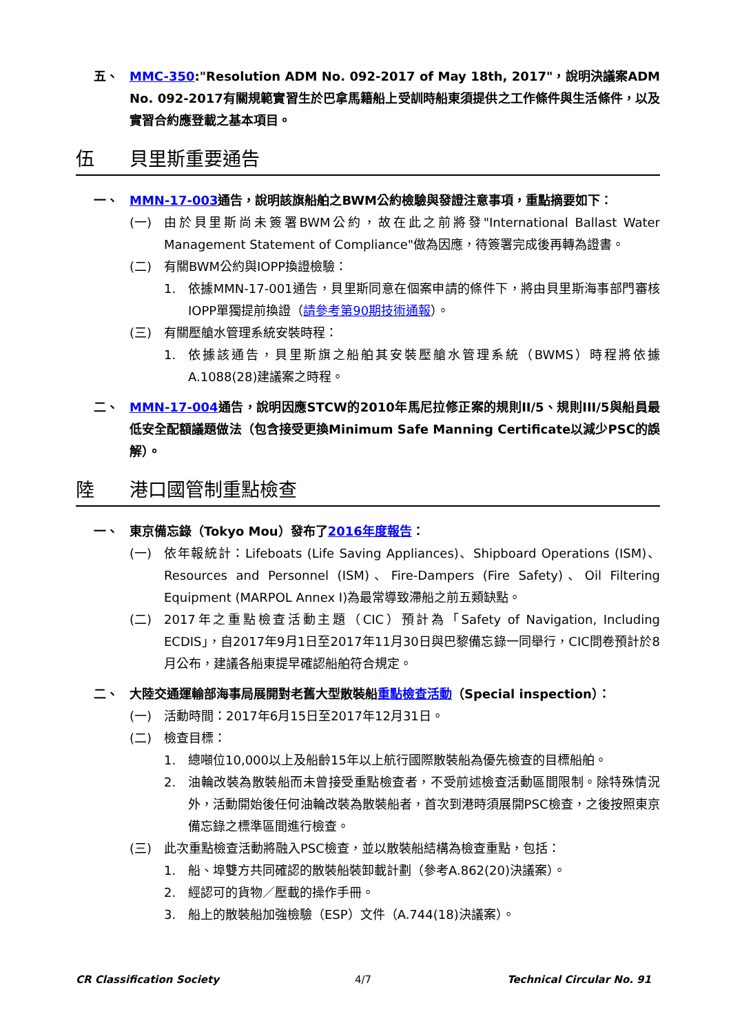五、 MMC-350:"Resolution ADM No. 092-2017 of May 18th, 2017"，說明決議案ADM No. 092-2017有關規範實習生於巴拿馬籍船上受訓時船東須提供之工作條件與生活條件，以及實習合約應登載之基本項目。
伍 貝里斯重要通告
一、 MMN-17-003通告，說明該旗船舶之BWM公約檢驗與發證注意事項，重點摘要如下：
(一) 由於貝里斯尚未簽署BWM公約，故在此之前將發"International Ballast Water Management Statement of Compliance"做為因應，待簽署完成後再轉為證書。
(二) 有關BWM公約與IOPP換證檢驗：
1. 依據MMN-17-001通告，貝里斯同意在個案申請的條件下，將由貝里斯海事部門審核IOPP單獨提前換證（請參考第90期技術通報）。
(三) 有關壓艙水管理系統安裝時程：
1. 依據該通告，貝里斯旗之船舶其安裝壓艙水管理系統（BWMS）時程將依據A.1088(28)建議案之時程。
二、 MMN-17-004通告，說明因應STCW的2010年馬尼拉修正案的規則II/5、規則III/5與船員最低安全配額議題做法（包含接受更換Minimum Safe Manning Certificate以減少PSC的誤解）。
陸 港口國管制重點檢查
一、 東京備忘錄（Tokyo Mou）發布了2016年度報告：
(一) 依年報統計：Lifeboats (Life Saving Appliances)、Shipboard Operations (ISM)、Resources and Personnel (ISM)、Fire-Dampers (Fire Safety)、Oil Filtering Equipment (MARPOL Annex I)為最常導致滯船之前五類缺點。
(二) 2017年之重點檢查活動主題（CIC）預計為「Safety of Navigation, Including ECDIS」，自2017年9月1日至2017年11月30日與巴黎備忘錄一同舉行，CIC問卷預計於8月公布，建議各船東提早確認船舶符合規定。
二、 大陸交通運輸部海事局展開對老舊大型散裝船重點檢查活動（Special inspection）：
(一) 活動時間：2017年6月15日至2017年12月31日。
(二) 檢查目標：
1. 總噸位10,000以上及船齡15年以上航行國際散裝船為優先檢查的目標船舶。
2. 油輪改裝為散裝船而未曾接受重點檢查者，不受前述檢查活動區間限制。除特殊情況外，活動開始後任何油輪改裝為散裝船者，首次到港時須展開PSC檢查，之後按照東京備忘錄之標準區間進行檢查。
(三) 此次重點檢查活動將融入PSC檢查，並以散裝船結構為檢查重點，包括：
1. 船、埠雙方共同確認的散裝船裝卸載計劃（參考A.862(20)決議案）。
2. 經認可的貨物／壓載的操作手冊。
3. 船上的散裝船加強檢驗（ESP）文件（A.744(18)決議案）。
CR Classification Society 4/7 Technical Circular No. 91